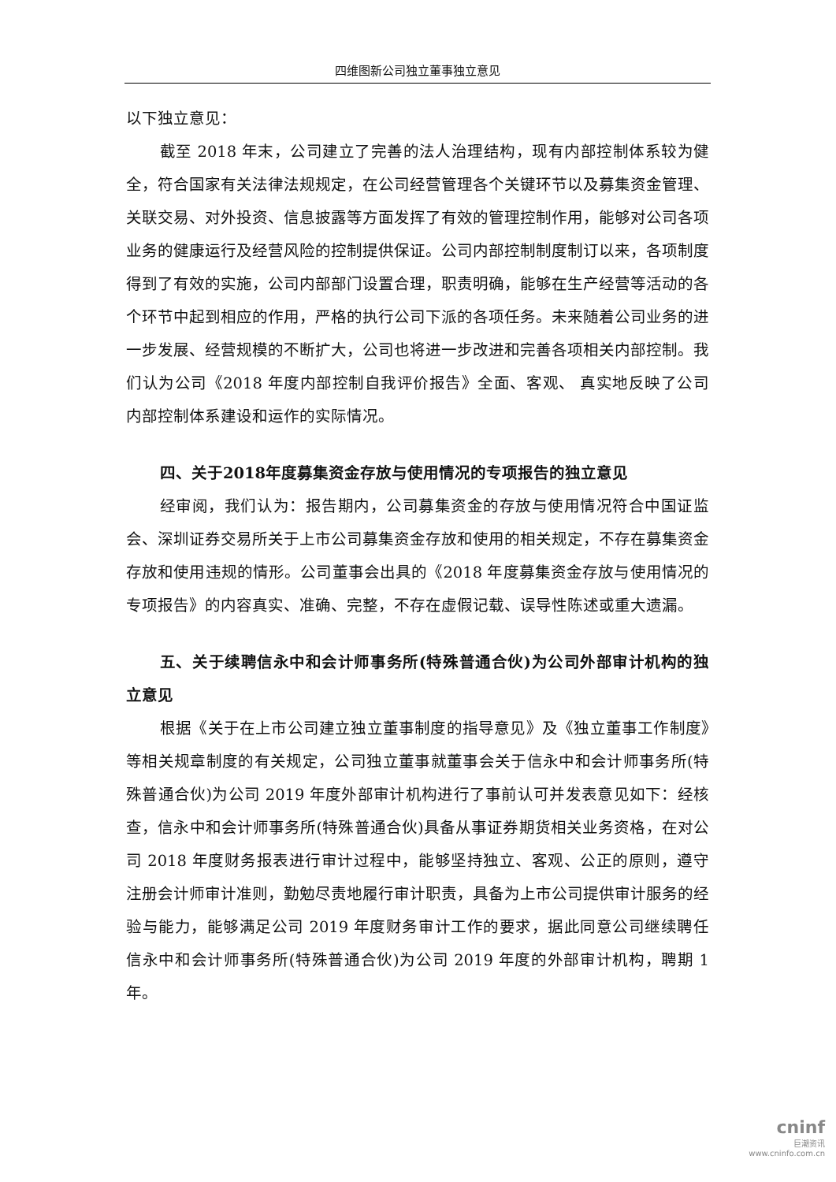四维图新公司独立董事独立意见
以下独立意见：
截至 2018 年末，公司建立了完善的法人治理结构，现有内部控制体系较为健全，符合国家有关法律法规规定，在公司经营管理各个关键环节以及募集资金管理、关联交易、对外投资、信息披露等方面发挥了有效的管理控制作用，能够对公司各项业务的健康运行及经营风险的控制提供保证。公司内部控制制度制订以来，各项制度得到了有效的实施，公司内部部门设置合理，职责明确，能够在生产经营等活动的各个环节中起到相应的作用，严格的执行公司下派的各项任务。未来随着公司业务的进一步发展、经营规模的不断扩大，公司也将进一步改进和完善各项相关内部控制。我们认为公司《2018 年度内部控制自我评价报告》全面、客观、 真实地反映了公司内部控制体系建设和运作的实际情况。
四、关于2018年度募集资金存放与使用情况的专项报告的独立意见
经审阅，我们认为：报告期内，公司募集资金的存放与使用情况符合中国证监会、深圳证券交易所关于上市公司募集资金存放和使用的相关规定，不存在募集资金存放和使用违规的情形。公司董事会出具的《2018 年度募集资金存放与使用情况的专项报告》的内容真实、准确、完整，不存在虚假记载、误导性陈述或重大遗漏。
五、关于续聘信永中和会计师事务所(特殊普通合伙)为公司外部审计机构的独立意见
根据《关于在上市公司建立独立董事制度的指导意见》及《独立董事工作制度》等相关规章制度的有关规定，公司独立董事就董事会关于信永中和会计师事务所(特殊普通合伙)为公司 2019 年度外部审计机构进行了事前认可并发表意见如下：经核查，信永中和会计师事务所(特殊普通合伙)具备从事证券期货相关业务资格，在对公司 2018 年度财务报表进行审计过程中，能够坚持独立、客观、公正的原则，遵守注册会计师审计准则，勤勉尽责地履行审计职责，具备为上市公司提供审计服务的经验与能力，能够满足公司 2019 年度财务审计工作的要求，据此同意公司继续聘任信永中和会计师事务所(特殊普通合伙)为公司 2019 年度的外部审计机构，聘期 1 年。
cninf
巨潮资讯
www.cninfo.com.cn